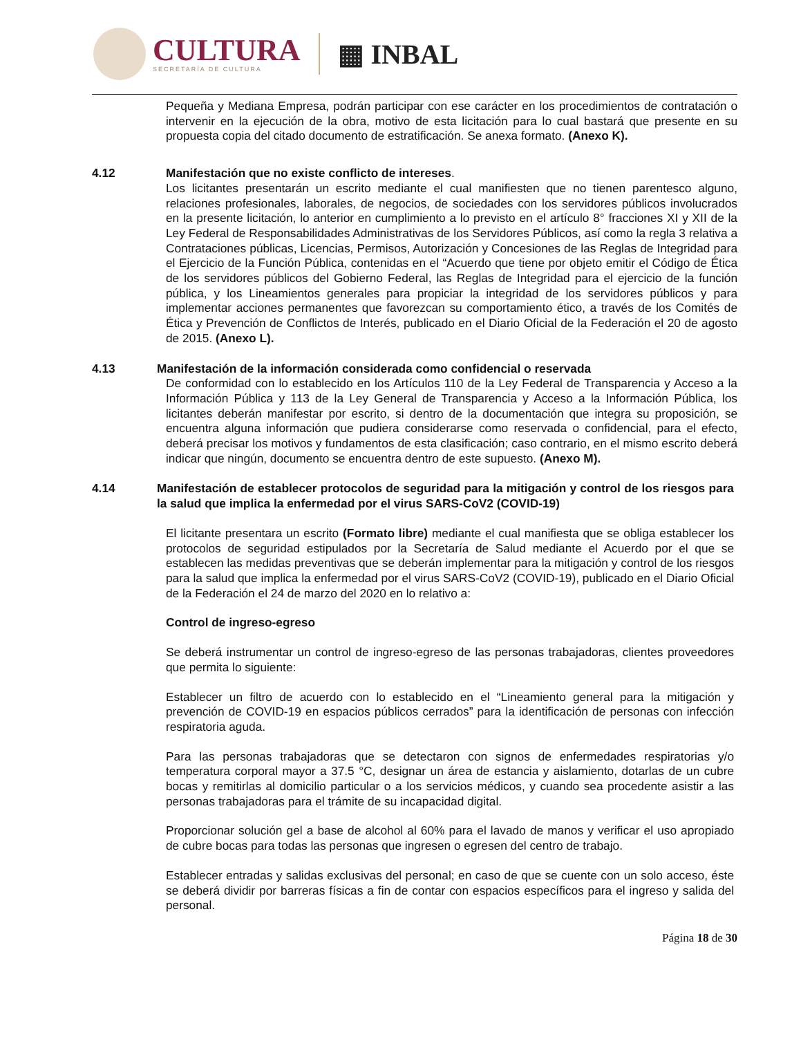CULTURA
SECRETARÍA DE CULTURA
▦ INBAL
Pequeña y Mediana Empresa, podrán participar con ese carácter en los procedimientos de contratación o intervenir en la ejecución de la obra, motivo de esta licitación para lo cual bastará que presente en su propuesta copia del citado documento de estratificación. Se anexa formato. (Anexo K).
4.12 Manifestación que no existe conflicto de intereses.
Los licitantes presentarán un escrito mediante el cual manifiesten que no tienen parentesco alguno, relaciones profesionales, laborales, de negocios, de sociedades con los servidores públicos involucrados en la presente licitación, lo anterior en cumplimiento a lo previsto en el artículo 8° fracciones XI y XII de la Ley Federal de Responsabilidades Administrativas de los Servidores Públicos, así como la regla 3 relativa a Contrataciones públicas, Licencias, Permisos, Autorización y Concesiones de las Reglas de Integridad para el Ejercicio de la Función Pública, contenidas en el “Acuerdo que tiene por objeto emitir el Código de Ética de los servidores públicos del Gobierno Federal, las Reglas de Integridad para el ejercicio de la función pública, y los Lineamientos generales para propiciar la integridad de los servidores públicos y para implementar acciones permanentes que favorezcan su comportamiento ético, a través de los Comités de Ética y Prevención de Conflictos de Interés, publicado en el Diario Oficial de la Federación el 20 de agosto de 2015. (Anexo L).
4.13 Manifestación de la información considerada como confidencial o reservada
De conformidad con lo establecido en los Artículos 110 de la Ley Federal de Transparencia y Acceso a la Información Pública y 113 de la Ley General de Transparencia y Acceso a la Información Pública, los licitantes deberán manifestar por escrito, si dentro de la documentación que integra su proposición, se encuentra alguna información que pudiera considerarse como reservada o confidencial, para el efecto, deberá precisar los motivos y fundamentos de esta clasificación; caso contrario, en el mismo escrito deberá indicar que ningún, documento se encuentra dentro de este supuesto. (Anexo M).
4.14 Manifestación de establecer protocolos de seguridad para la mitigación y control de los riesgos para la salud que implica la enfermedad por el virus SARS-CoV2 (COVID-19)
El licitante presentara un escrito (Formato libre) mediante el cual manifiesta que se obliga establecer los protocolos de seguridad estipulados por la Secretaría de Salud mediante el Acuerdo por el que se establecen las medidas preventivas que se deberán implementar para la mitigación y control de los riesgos para la salud que implica la enfermedad por el virus SARS-CoV2 (COVID-19), publicado en el Diario Oficial de la Federación el 24 de marzo del 2020 en lo relativo a:
Control de ingreso-egreso
Se deberá instrumentar un control de ingreso-egreso de las personas trabajadoras, clientes proveedores que permita lo siguiente:
Establecer un filtro de acuerdo con lo establecido en el “Lineamiento general para la mitigación y prevención de COVID-19 en espacios públicos cerrados” para la identificación de personas con infección respiratoria aguda.
Para las personas trabajadoras que se detectaron con signos de enfermedades respiratorias y/o temperatura corporal mayor a 37.5 °C, designar un área de estancia y aislamiento, dotarlas de un cubre bocas y remitirlas al domicilio particular o a los servicios médicos, y cuando sea procedente asistir a las personas trabajadoras para el trámite de su incapacidad digital.
Proporcionar solución gel a base de alcohol al 60% para el lavado de manos y verificar el uso apropiado de cubre bocas para todas las personas que ingresen o egresen del centro de trabajo.
Establecer entradas y salidas exclusivas del personal; en caso de que se cuente con un solo acceso, éste se deberá dividir por barreras físicas a fin de contar con espacios específicos para el ingreso y salida del personal.
Página 18 de 30